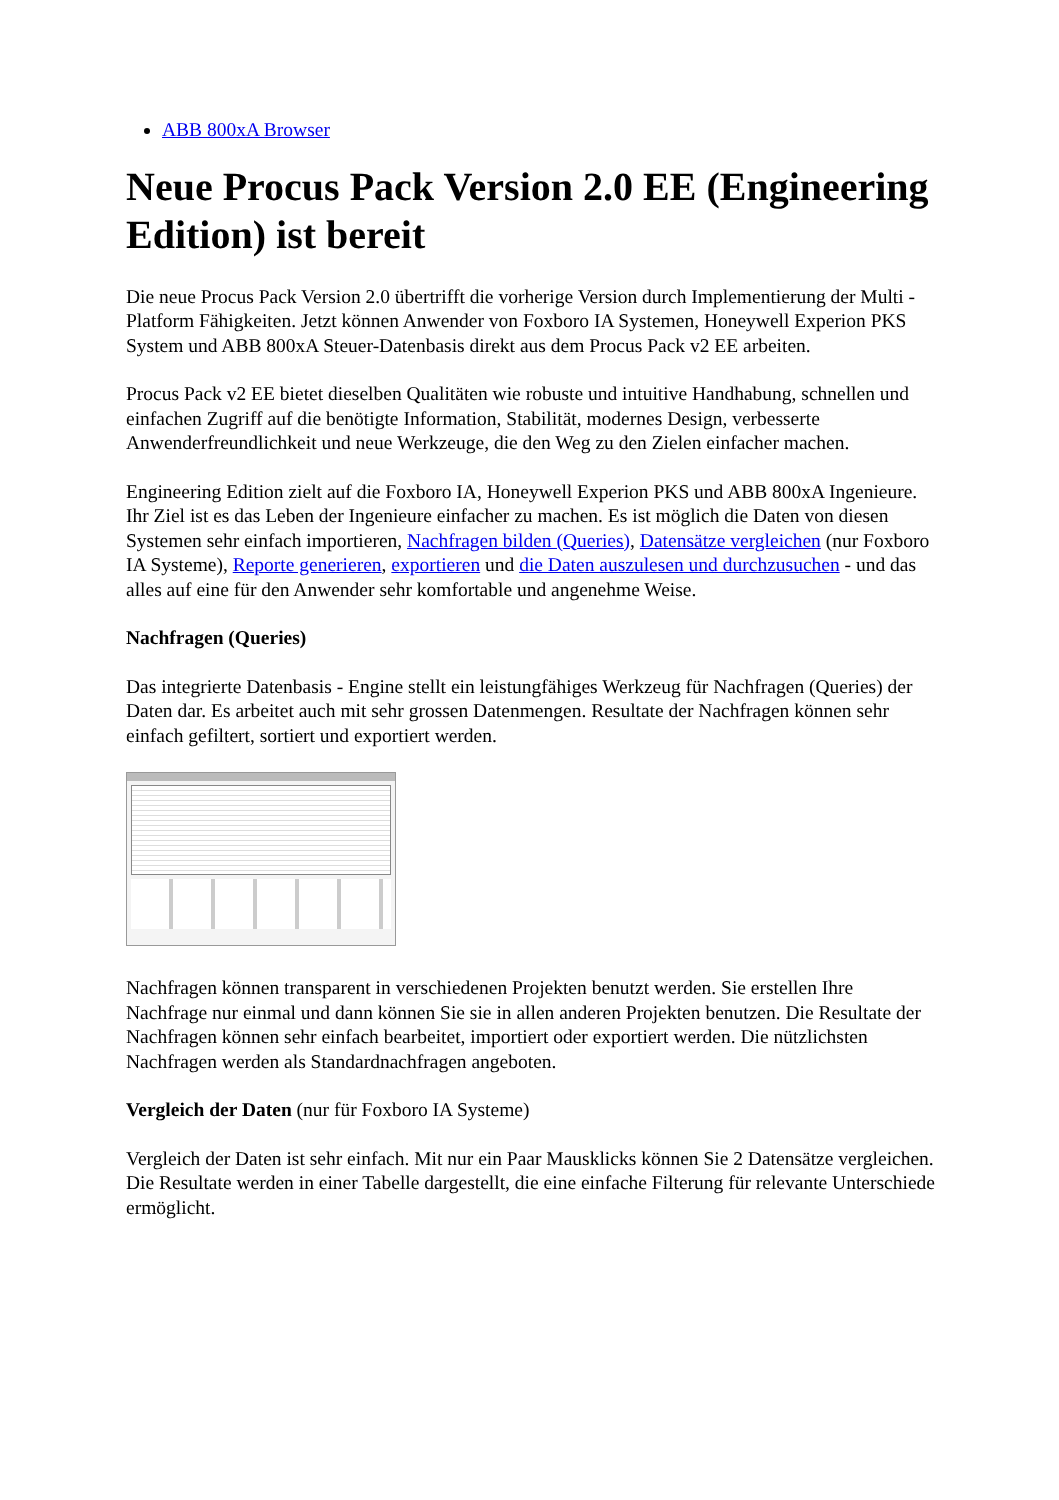ABB 800xA Browser
Neue Procus Pack Version 2.0 EE (Engineering Edition) ist bereit
Die neue Procus Pack Version 2.0 übertrifft die vorherige Version durch Implementierung der Multi - Platform Fähigkeiten. Jetzt können Anwender von Foxboro IA Systemen, Honeywell Experion PKS System und ABB 800xA Steuer-Datenbasis direkt aus dem Procus Pack v2 EE arbeiten.
Procus Pack v2 EE bietet dieselben Qualitäten wie robuste und intuitive Handhabung, schnellen und einfachen Zugriff auf die benötigte Information, Stabilität, modernes Design, verbesserte Anwenderfreundlichkeit und neue Werkzeuge, die den Weg zu den Zielen einfacher machen.
Engineering Edition zielt auf die Foxboro IA, Honeywell Experion PKS und ABB 800xA Ingenieure. Ihr Ziel ist es das Leben der Ingenieure einfacher zu machen. Es ist möglich die Daten von diesen Systemen sehr einfach importieren, Nachfragen bilden (Queries), Datensätze vergleichen (nur Foxboro IA Systeme), Reporte generieren, exportieren und die Daten auszulesen und durchzusuchen - und das alles auf eine für den Anwender sehr komfortable und angenehme Weise.
Nachfragen (Queries)
Das integrierte Datenbasis - Engine stellt ein leistungfähiges Werkzeug für Nachfragen (Queries) der Daten dar. Es arbeitet auch mit sehr grossen Datenmengen. Resultate der Nachfragen können sehr einfach gefiltert, sortiert und exportiert werden.
Nachfragen können transparent in verschiedenen Projekten benutzt werden. Sie erstellen Ihre Nachfrage nur einmal und dann können Sie sie in allen anderen Projekten benutzen. Die Resultate der Nachfragen können sehr einfach bearbeitet, importiert oder exportiert werden. Die nützlichsten Nachfragen werden als Standardnachfragen angeboten.
Vergleich der Daten (nur für Foxboro IA Systeme)
Vergleich der Daten ist sehr einfach. Mit nur ein Paar Mausklicks können Sie 2 Datensätze vergleichen. Die Resultate werden in einer Tabelle dargestellt, die eine einfache Filterung für relevante Unterschiede ermöglicht.